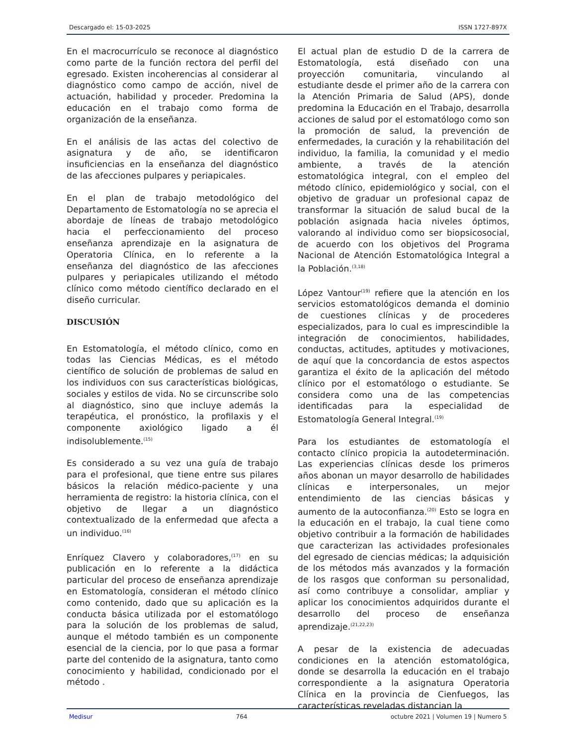Descargado el: 15-03-2025 ISSN 1727-897X
En el macrocurrículo se reconoce al diagnóstico como parte de la función rectora del perfil del egresado. Existen incoherencias al considerar al diagnóstico como campo de acción, nivel de actuación, habilidad y proceder. Predomina la educación en el trabajo como forma de organización de la enseñanza.
En el análisis de las actas del colectivo de asignatura y de año, se identificaron insuficiencias en la enseñanza del diagnóstico de las afecciones pulpares y periapicales.
En el plan de trabajo metodológico del Departamento de Estomatología no se aprecia el abordaje de líneas de trabajo metodológico hacia el perfeccionamiento del proceso enseñanza aprendizaje en la asignatura de Operatoria Clínica, en lo referente a la enseñanza del diagnóstico de las afecciones pulpares y periapicales utilizando el método clínico como método científico declarado en el diseño curricular.
DISCUSIÓN
En Estomatología, el método clínico, como en todas las Ciencias Médicas, es el método científico de solución de problemas de salud en los individuos con sus características biológicas, sociales y estilos de vida. No se circunscribe solo al diagnóstico, sino que incluye además la terapéutica, el pronóstico, la profilaxis y el componente axiológico ligado a él indisolublemente.<sup>(15)</sup>
Es considerado a su vez una guía de trabajo para el profesional, que tiene entre sus pilares básicos la relación médico-paciente y una herramienta de registro: la historia clínica, con el objetivo de llegar a un diagnóstico contextualizado de la enfermedad que afecta a un individuo.<sup>(16)</sup>
Enríquez Clavero y colaboradores,<sup>(17)</sup> en su publicación en lo referente a la didáctica particular del proceso de enseñanza aprendizaje en Estomatología, consideran el método clínico como contenido, dado que su aplicación es la conducta básica utilizada por el estomatólogo para la solución de los problemas de salud, aunque el método también es un componente esencial de la ciencia, por lo que pasa a formar parte del contenido de la asignatura, tanto como conocimiento y habilidad, condicionado por el método .
El actual plan de estudio D de la carrera de Estomatología, está diseñado con una proyección comunitaria, vinculando al estudiante desde el primer año de la carrera con la Atención Primaria de Salud (APS), donde predomina la Educación en el Trabajo, desarrolla acciones de salud por el estomatólogo como son la promoción de salud, la prevención de enfermedades, la curación y la rehabilitación del individuo, la familia, la comunidad y el medio ambiente, a través de la atención estomatológica integral, con el empleo del método clínico, epidemiológico y social, con el objetivo de graduar un profesional capaz de transformar la situación de salud bucal de la población asignada hacia niveles óptimos, valorando al individuo como ser biopsicosocial, de acuerdo con los objetivos del Programa Nacional de Atención Estomatológica Integral a la Población.<sup>(3,18)</sup>
López Vantour<sup>(19)</sup> refiere que la atención en los servicios estomatológicos demanda el dominio de cuestiones clínicas y de procederes especializados, para lo cual es imprescindible la integración de conocimientos, habilidades, conductas, actitudes, aptitudes y motivaciones, de aquí que la concordancia de estos aspectos garantiza el éxito de la aplicación del método clínico por el estomatólogo o estudiante. Se considera como una de las competencias identificadas para la especialidad de Estomatología General Integral.<sup>(19)</sup>
Para los estudiantes de estomatología el contacto clínico propicia la autodeterminación. Las experiencias clínicas desde los primeros años abonan un mayor desarrollo de habilidades clínicas e interpersonales, un mejor entendimiento de las ciencias básicas y aumento de la autoconfianza.<sup>(20)</sup> Esto se logra en la educación en el trabajo, la cual tiene como objetivo contribuir a la formación de habilidades que caracterizan las actividades profesionales del egresado de ciencias médicas; la adquisición de los métodos más avanzados y la formación de los rasgos que conforman su personalidad, así como contribuye a consolidar, ampliar y aplicar los conocimientos adquiridos durante el desarrollo del proceso de enseñanza aprendizaje.<sup>(21,22,23)</sup>
A pesar de la existencia de adecuadas condiciones en la atención estomatológica, donde se desarrolla la educación en el trabajo correspondiente a la asignatura Operatoria Clínica en la provincia de Cienfuegos, las características reveladas distancian la
Medisur 764 octubre 2021 | Volumen 19 | Numero 5